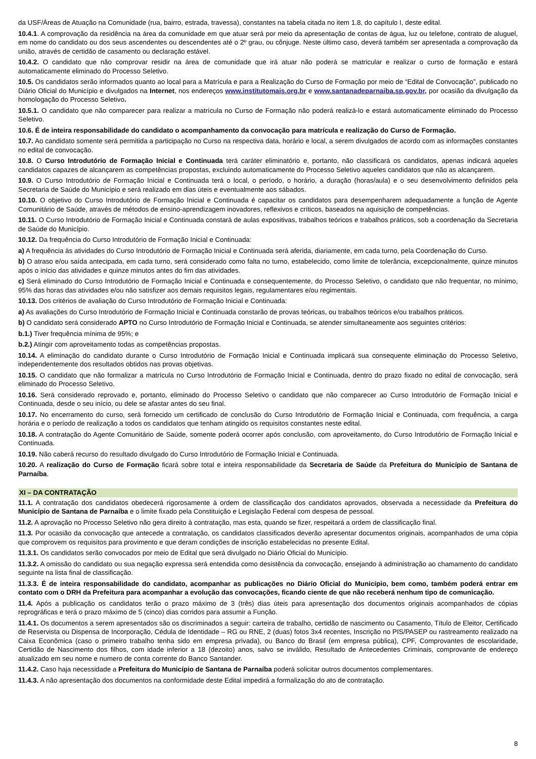da USF/Áreas de Atuação na Comunidade (rua, bairro, estrada, travessa), constantes na tabela citada no item 1.8, do capítulo I, deste edital.
10.4.1. A comprovação da residência na área da comunidade em que atuar será por meio da apresentação de contas de água, luz ou telefone, contrato de aluguel, em nome do candidato ou dos seus ascendentes ou descendentes até o 2º grau, ou cônjuge. Neste último caso, deverá também ser apresentada a comprovação da união, através de certidão de casamento ou declaração estável.
10.4.2. O candidato que não comprovar residir na área de comunidade que irá atuar não poderá se matricular e realizar o curso de formação e estará automaticamente eliminado do Processo Seletivo.
10.5. Os candidatos serão informados quanto ao local para a Matrícula e para a Realização do Curso de Formação por meio de “Edital de Convocação”, publicado no Diário Oficial do Município e divulgados na Internet, nos endereços www.institutomais.org.br e www.santanadeparnaiba.sp.gov.br, por ocasião da divulgação da homologação do Processo Seletivo.
10.5.1. O candidato que não comparecer para realizar a matrícula no Curso de Formação não poderá realizá-lo e estará automaticamente eliminado do Processo Seletivo.
10.6. É de inteira responsabilidade do candidato o acompanhamento da convocação para matrícula e realização do Curso de Formação.
10.7. Ao candidato somente será permitida a participação no Curso na respectiva data, horário e local, a serem divulgados de acordo com as informações constantes no edital de convocação.
10.8. O Curso Introdutório de Formação Inicial e Continuada terá caráter eliminatório e, portanto, não classificará os candidatos, apenas indicará aqueles candidatos capazes de alcançarem as competências propostas, excluindo automaticamente do Processo Seletivo aqueles candidatos que não as alcançarem.
10.9. O Curso Introdutório de Formação Inicial e Continuada terá o local, o período, o horário, a duração (horas/aula) e o seu desenvolvimento definidos pela Secretaria de Saúde do Município e será realizado em dias úteis e eventualmente aos sábados.
10.10. O objetivo do Curso Introdutório de Formação Inicial e Continuada é capacitar os candidatos para desempenharem adequadamente a função de Agente Comunitário de Saúde, através de métodos de ensino-aprendizagem inovadores, reflexivos e críticos, baseados na aquisição de competências.
10.11. O Curso Introdutório de Formação Inicial e Continuada constará de aulas expositivas, trabalhos teóricos e trabalhos práticos, sob a coordenação da Secretaria de Saúde do Município.
10.12. Da frequência do Curso Introdutório de Formação Inicial e Continuada:
a) A frequência às atividades do Curso Introdutório de Formação Inicial e Continuada será aferida, diariamente, em cada turno, pela Coordenação do Curso.
b) O atraso e/ou saída antecipada, em cada turno, será considerado como falta no turno, estabelecido, como limite de tolerância, excepcionalmente, quinze minutos após o início das atividades e quinze minutos antes do fim das atividades.
c) Será eliminado do Curso Introdutório de Formação Inicial e Continuada e consequentemente, do Processo Seletivo, o candidato que não frequentar, no mínimo, 95% das horas das atividades e/ou não satisfizer aos demais requisitos legais, regulamentares e/ou regimentais.
10.13. Dos critérios de avaliação do Curso Introdutório de Formação Inicial e Continuada:
a) As avaliações do Curso Introdutório de Formação Inicial e Continuada constarão de provas teóricas, ou trabalhos teóricos e/ou trabalhos práticos.
b) O candidato será considerado APTO no Curso Introdutório de Formação Inicial e Continuada, se atender simultaneamente aos seguintes critérios:
b.1.) Tiver frequência mínima de 95%; e
b.2.) Atingir com aproveitamento todas as competências propostas.
10.14. A eliminação do candidato durante o Curso Introdutório de Formação Inicial e Continuada implicará sua consequente eliminação do Processo Seletivo, independentemente dos resultados obtidos nas provas objetivas.
10.15. O candidato que não formalizar a matrícula no Curso Introdutório de Formação Inicial e Continuada, dentro do prazo fixado no edital de convocação, será eliminado do Processo Seletivo.
10.16. Será considerado reprovado e, portanto, eliminado do Processo Seletivo o candidato que não comparecer ao Curso Introdutório de Formação Inicial e Continuada, desde o seu início, ou dele se afastar antes do seu final.
10.17. No encerramento do curso, será fornecido um certificado de conclusão do Curso Introdutório de Formação Inicial e Continuada, com frequência, a carga horária e o período de realização a todos os candidatos que tenham atingido os requisitos constantes neste edital.
10.18. A contratação do Agente Comunitário de Saúde, somente poderá ocorrer após conclusão, com aproveitamento, do Curso Introdutório de Formação Inicial e Continuada.
10.19. Não caberá recurso do resultado divulgado do Curso Introdutório de Formação Inicial e Continuada.
10.20. A realização do Curso de Formação ficará sobre total e inteira responsabilidade da Secretaria de Saúde da Prefeitura do Município de Santana de Parnaíba.
XI – DA CONTRATAÇÃO
11.1. A contratação dos candidatos obedecerá rigorosamente à ordem de classificação dos candidatos aprovados, observada a necessidade da Prefeitura do Município de Santana de Parnaíba e o limite fixado pela Constituição e Legislação Federal com despesa de pessoal.
11.2. A aprovação no Processo Seletivo não gera direito à contratação, mas esta, quando se fizer, respeitará a ordem de classificação final.
11.3. Por ocasião da convocação que antecede a contratação, os candidatos classificados deverão apresentar documentos originais, acompanhados de uma cópia que comprovem os requisitos para provimento e que deram condições de inscrição estabelecidas no presente Edital.
11.3.1. Os candidatos serão convocados por meio de Edital que será divulgado no Diário Oficial do Município.
11.3.2. A omissão do candidato ou sua negação expressa será entendida como desistência da convocação, ensejando à administração ao chamamento do candidato seguinte na lista final de classificação.
11.3.3. É de inteira responsabilidade do candidato, acompanhar as publicações no Diário Oficial do Município, bem como, também poderá entrar em contato com o DRH da Prefeitura para acompanhar a evolução das convocações, ficando ciente de que não receberá nenhum tipo de comunicação.
11.4. Após a publicação os candidatos terão o prazo máximo de 3 (três) dias úteis para apresentação dos documentos originais acompanhados de cópias reprográficas e terá o prazo máximo de 5 (cinco) dias corridos para assumir a Função.
11.4.1. Os documentos a serem apresentados são os discriminados a seguir: carteira de trabalho, certidão de nascimento ou Casamento, Título de Eleitor, Certificado de Reservista ou Dispensa de Incorporação, Cédula de Identidade – RG ou RNE, 2 (duas) fotos 3x4 recentes, Inscrição no PIS/PASEP ou rastreamento realizado na Caixa Econômica (caso o primeiro trabalho tenha sido em empresa privada), ou Banco do Brasil (em empresa pública), CPF, Comprovantes de escolaridade, Certidão de Nascimento dos filhos, com idade inferior a 18 (dezoito) anos, salvo se inválido, Resultado de Antecedentes Criminais, comprovante de endereço atualizado em seu nome e numero de conta corrente do Banco Santander.
11.4.2. Caso haja necessidade a Prefeitura do Município de Santana de Parnaíba poderá solicitar outros documentos complementares.
11.4.3. A não apresentação dos documentos na conformidade deste Edital impedirá a formalização do ato de contratação.
8